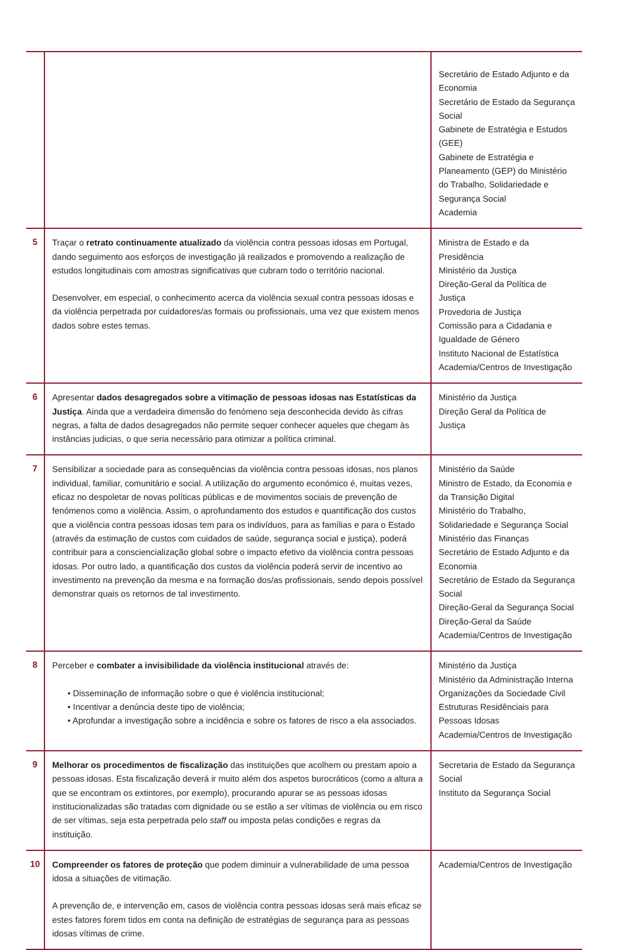| | | Secretário de Estado Adjunto e da Economia Secretário de Estado da Segurança Social Gabinete de Estratégia e Estudos (GEE) Gabinete de Estratégia e Planeamento (GEP) do Ministério do Trabalho, Solidariedade e Segurança Social Academia |
| 5 | Traçar o retrato continuamente atualizado da violência contra pessoas idosas em Portugal, dando seguimento aos esforços de investigação já realizados e promovendo a realização de estudos longitudinais com amostras significativas que cubram todo o território nacional. Desenvolver, em especial, o conhecimento acerca da violência sexual contra pessoas idosas e da violência perpetrada por cuidadores/as formais ou profissionais, uma vez que existem menos dados sobre estes temas. | Ministra de Estado e da Presidência Ministério da Justiça Direção-Geral da Política de Justiça Provedoria de Justiça Comissão para a Cidadania e Igualdade de Género Instituto Nacional de Estatística Academia/Centros de Investigação |
| 6 | Apresentar dados desagregados sobre a vitimação de pessoas idosas nas Estatísticas da Justiça . Ainda que a verdadeira dimensão do fenómeno seja desconhecida devido às cifras negras, a falta de dados desagregados não permite sequer conhecer aqueles que chegam às instâncias judicias, o que seria necessário para otimizar a política criminal. | Ministério da Justiça Direção Geral da Política de Justiça |
| 7 | Sensibilizar a sociedade para as consequências da violência contra pessoas idosas, nos planos individual, familiar, comunitário e social. A utilização do argumento económico é, muitas vezes, eficaz no despoletar de novas políticas públicas e de movimentos sociais de prevenção de fenómenos como a violência. Assim, o aprofundamento dos estudos e quantificação dos custos que a violência contra pessoas idosas tem para os indivíduos, para as famílias e para o Estado (através da estimação de custos com cuidados de saúde, segurança social e justiça), poderá contribuir para a consciencialização global sobre o impacto efetivo da violência contra pessoas idosas. Por outro lado, a quantificação dos custos da violência poderá servir de incentivo ao investimento na prevenção da mesma e na formação dos/as profissionais, sendo depois possível demonstrar quais os retornos de tal investimento. | Ministério da Saúde Ministro de Estado, da Economia e da Transição Digital Ministério do Trabalho, Solidariedade e Segurança Social Ministério das Finanças Secretário de Estado Adjunto e da Economia Secretário de Estado da Segurança Social Direção-Geral da Segurança Social Direção-Geral da Saúde Academia/Centros de Investigação |
| 8 | Perceber e combater a invisibilidade da violência institucional através de: • Disseminação de informação sobre o que é violência institucional; • Incentivar a denúncia deste tipo de violência; • Aprofundar a investigação sobre a incidência e sobre os fatores de risco a ela associados. | Ministério da Justiça Ministério da Administração Interna Organizações da Sociedade Civil Estruturas Residênciais para Pessoas Idosas Academia/Centros de Investigação |
| 9 | Melhorar os procedimentos de fiscalização das instituições que acolhem ou prestam apoio a pessoas idosas. Esta fiscalização deverá ir muito além dos aspetos burocráticos (como a altura a que se encontram os extintores, por exemplo), procurando apurar se as pessoas idosas institucionalizadas são tratadas com dignidade ou se estão a ser vítimas de violência ou em risco de ser vítimas, seja esta perpetrada pelo staff ou imposta pelas condições e regras da instituição. | Secretaria de Estado da Segurança Social Instituto da Segurança Social |
| 10 | Compreender os fatores de proteção que podem diminuir a vulnerabilidade de uma pessoa idosa a situações de vitimação. A prevenção de, e intervenção em, casos de violência contra pessoas idosas será mais eficaz se estes fatores forem tidos em conta na definição de estratégias de segurança para as pessoas idosas vítimas de crime. | Academia/Centros de Investigação |